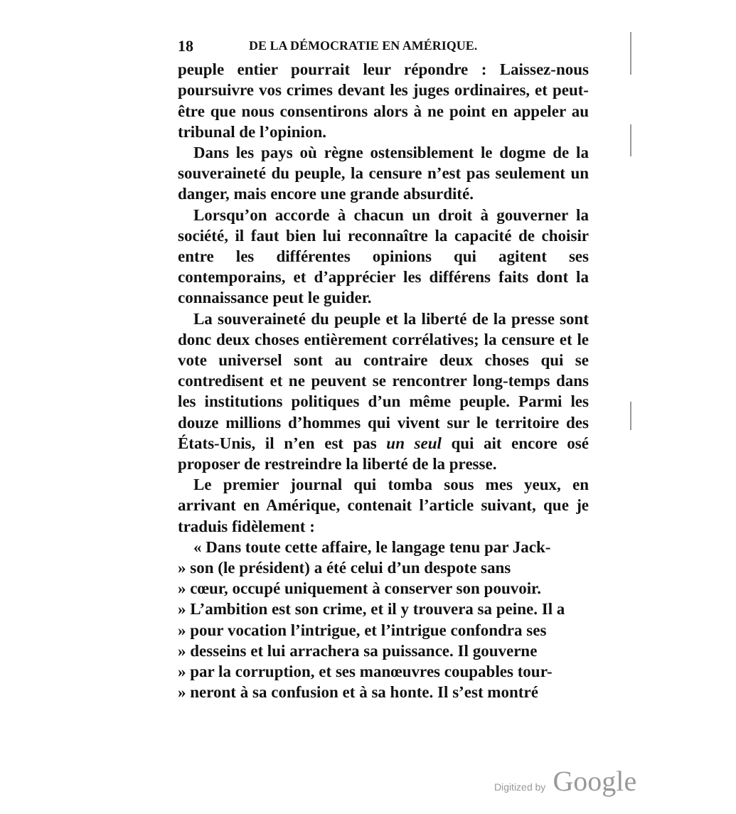18 DE LA DÉMOCRATIE EN AMÉRIQUE.
peuple entier pourrait leur répondre : Laissez-nous poursuivre vos crimes devant les juges ordinaires, et peut-être que nous consentirons alors à ne point en appeler au tribunal de l’opinion.
Dans les pays où règne ostensiblement le dogme de la souveraineté du peuple, la censure n’est pas seulement un danger, mais encore une grande absurdité.
Lorsqu’on accorde à chacun un droit à gouverner la société, il faut bien lui reconnaître la capacité de choisir entre les différentes opinions qui agitent ses contemporains, et d’apprécier les différens faits dont la connaissance peut le guider.
La souveraineté du peuple et la liberté de la presse sont donc deux choses entièrement corrélatives; la censure et le vote universel sont au contraire deux choses qui se contredisent et ne peuvent se rencontrer long-temps dans les institutions politiques d’un même peuple. Parmi les douze millions d’hommes qui vivent sur le territoire des États-Unis, il n’en est pas un seul qui ait encore osé proposer de restreindre la liberté de la presse.
Le premier journal qui tomba sous mes yeux, en arrivant en Amérique, contenait l’article suivant, que je traduis fidèlement :
« Dans toute cette affaire, le langage tenu par Jack-
» son (le président) a été celui d’un despote sans
» cœur, occupé uniquement à conserver son pouvoir.
» L’ambition est son crime, et il y trouvera sa peine. Il a
» pour vocation l’intrigue, et l’intrigue confondra ses
» desseins et lui arrachera sa puissance. Il gouverne
» par la corruption, et ses manœuvres coupables tour-
» neront à sa confusion et à sa honte. Il s’est montré
Digitized by Google